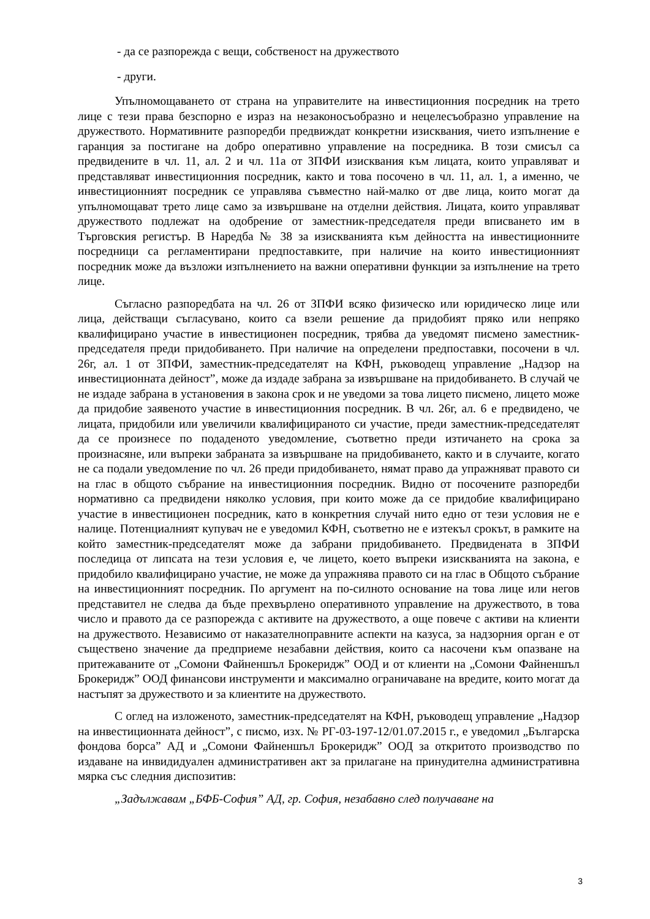- да се разпорежда с вещи, собственост на дружеството
- други.
Упълномощаването от страна на управителите на инвестиционния посредник на трето лице с тези права безспорно е израз на незаконосъобразно и нецелесъобразно управление на дружеството. Нормативните разпоредби предвиждат конкретни изисквания, чието изпълнение е гаранция за постигане на добро оперативно управление на посредника. В този смисъл са предвидените в чл. 11, ал. 2 и чл. 11а от ЗПФИ изисквания към лицата, които управляват и представляват инвестиционния посредник, както и това посочено в чл. 11, ал. 1, а именно, че инвестиционният посредник се управлява съвместно най-малко от две лица, които могат да упълномощават трето лице само за извършване на отделни действия. Лицата, които управляват дружеството подлежат на одобрение от заместник-председателя преди вписването им в Търговския регистър. В Наредба № 38 за изискванията към дейността на инвестиционните посредници са регламентирани предпоставките, при наличие на които инвестиционният посредник може да възложи изпълнението на важни оперативни функции за изпълнение на трето лице.
Съгласно разпоредбата на чл. 26 от ЗПФИ всяко физическо или юридическо лице или лица, действащи съгласувано, които са взели решение да придобият пряко или непряко квалифицирано участие в инвестиционен посредник, трябва да уведомят писмено заместник-председателя преди придобиването. При наличие на определени предпоставки, посочени в чл. 26г, ал. 1 от ЗПФИ, заместник-председателят на КФН, ръководещ управление „Надзор на инвестиционната дейност”, може да издаде забрана за извършване на придобиването. В случай че не издаде забрана в установения в закона срок и не уведоми за това лицето писмено, лицето може да придобие заявеното участие в инвестиционния посредник. В чл. 26г, ал. 6 е предвидено, че лицата, придобили или увеличили квалифицираното си участие, преди заместник-председателят да се произнесе по подаденото уведомление, съответно преди изтичането на срока за произнасяне, или въпреки забраната за извършване на придобиването, както и в случаите, когато не са подали уведомление по чл. 26 преди придобиването, нямат право да упражняват правото си на глас в общото събрание на инвестиционния посредник. Видно от посочените разпоредби нормативно са предвидени няколко условия, при които може да се придобие квалифицирано участие в инвестиционен посредник, като в конкретния случай нито едно от тези условия не е налице. Потенциалният купувач не е уведомил КФН, съответно не е изтекъл срокът, в рамките на който заместник-председателят може да забрани придобиването. Предвидената в ЗПФИ последица от липсата на тези условия е, че лицето, което въпреки изискванията на закона, е придобило квалифицирано участие, не може да упражнява правото си на глас в Общото събрание на инвестиционният посредник. По аргумент на по-силното основание на това лице или негов представител не следва да бъде прехвърлено оперативното управление на дружеството, в това число и правото да се разпорежда с активите на дружеството, а още повече с активи на клиенти на дружеството. Независимо от наказателноправните аспекти на казуса, за надзорния орган е от съществено значение да предприеме незабавни действия, които са насочени към опазване на притежаваните от „Сомони Файненшъл Брокеридж” ООД и от клиенти на „Сомони Файненшъл Брокеридж” ООД финансови инструменти и максимално ограничаване на вредите, които могат да настъпят за дружеството и за клиентите на дружеството.
С оглед на изложеното, заместник-председателят на КФН, ръководещ управление „Надзор на инвестиционната дейност”, с писмо, изх. № РГ-03-197-12/01.07.2015 г., е уведомил „Българска фондова борса” АД и „Сомони Файненшъл Брокеридж” ООД за откритото производство по издаване на инвидидуален административен акт за прилагане на принудителна административна мярка със следния диспозитив:
„Задължавам „БФБ-София” АД, гр. София, незабавно след получаване на
3